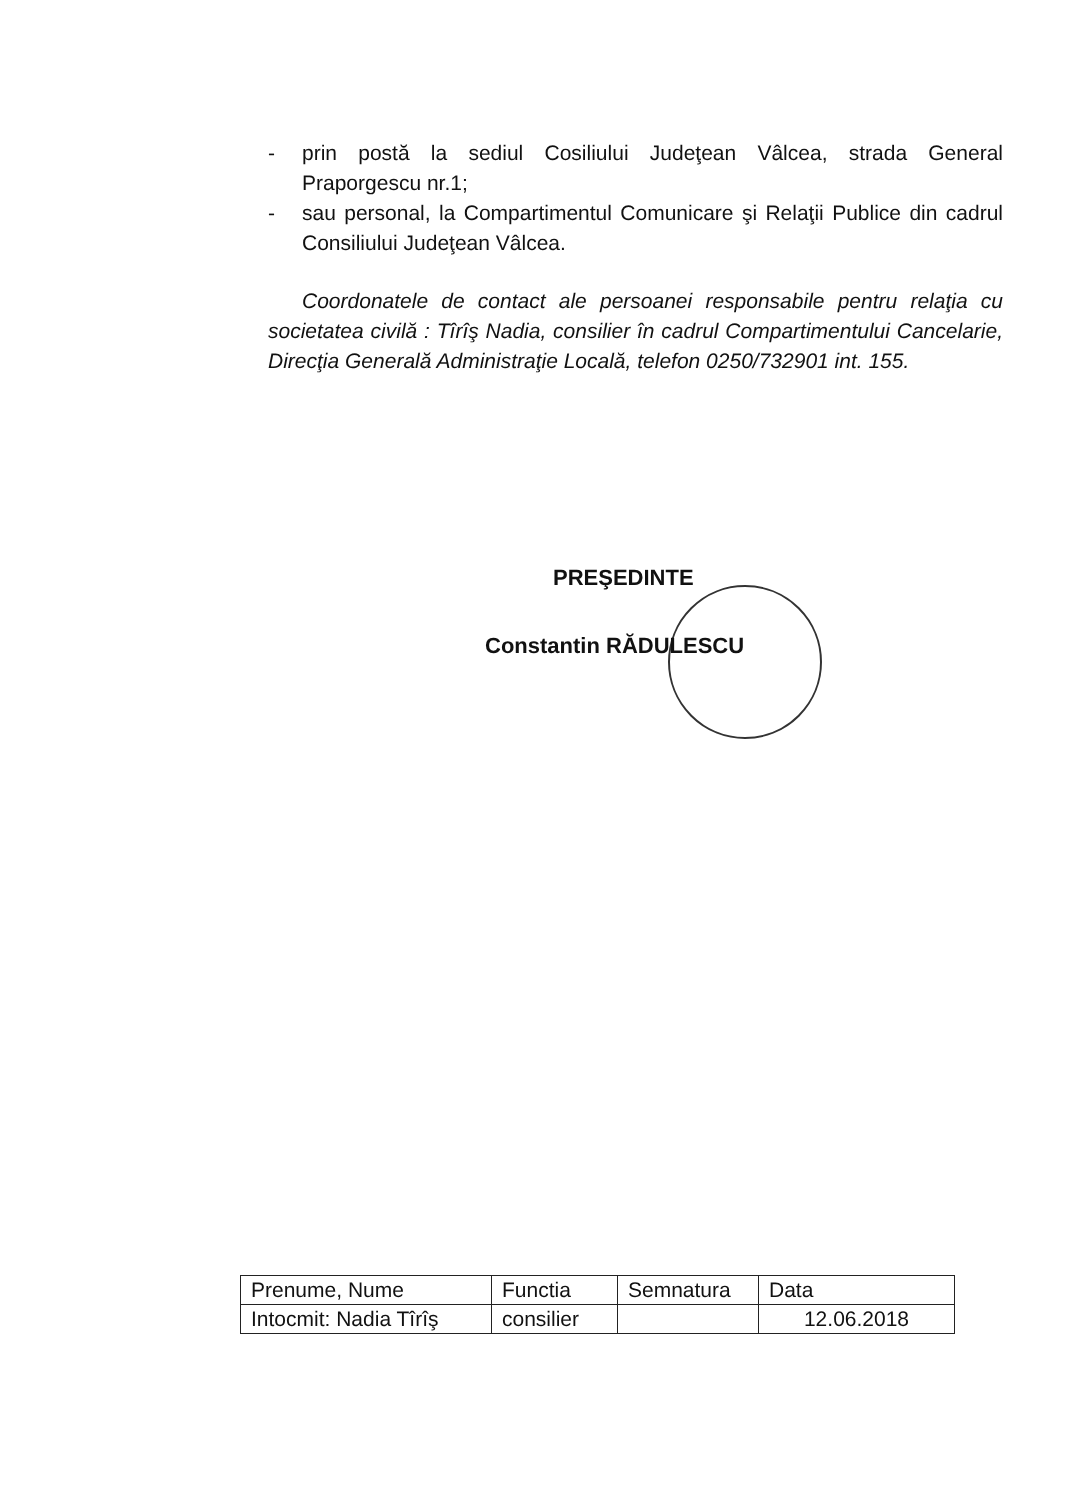- prin postă la sediul Cosiliului Judeţean Vâlcea, strada General Praporgescu nr.1;
- sau personal, la Compartimentul Comunicare şi Relaţii Publice din cadrul Consiliului Judeţean Vâlcea.
Coordonatele de contact ale persoanei responsabile pentru relaţia cu societatea civilă : Tîrîş Nadia, consilier în cadrul Compartimentului Cancelarie, Direcţia Generală Administraţie Locală, telefon 0250/732901 int. 155.
PREŞEDINTE
Constantin RĂDULESCU
| Prenume, Nume | Functia | Semnatura | Data |
| Intocmit: Nadia Tîrîş | consilier | | 12.06.2018 |